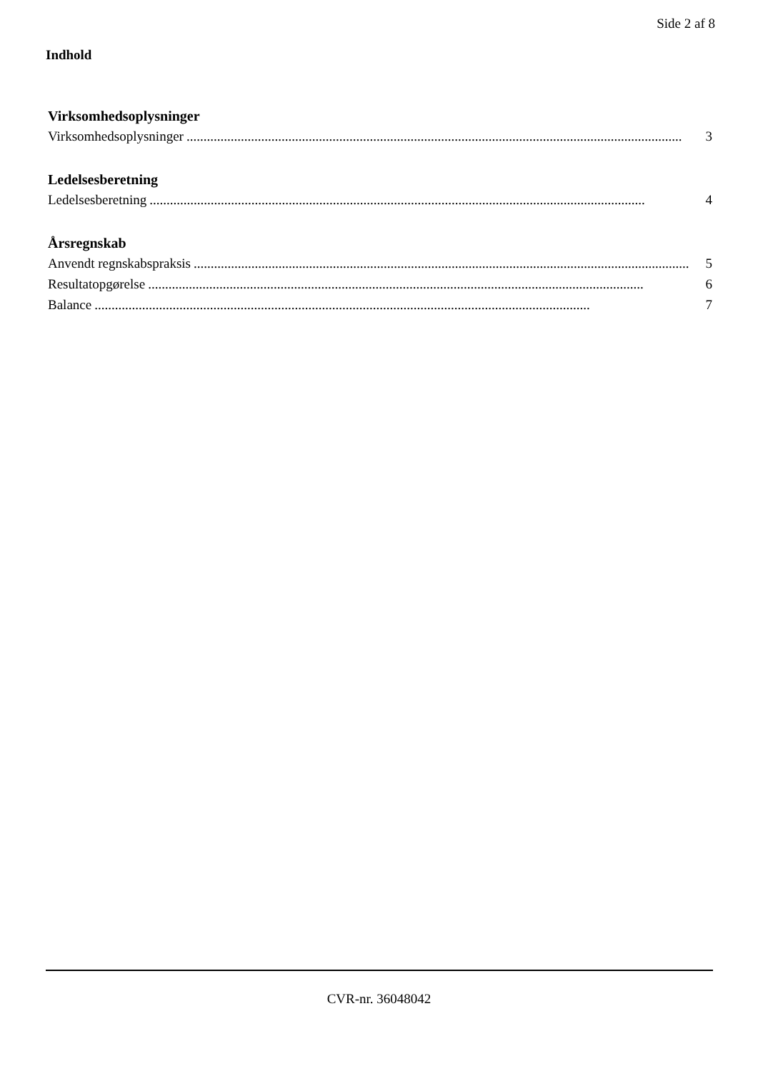Side 2 af 8
Indhold
Virksomhedsoplysninger
Virksomhedsoplysninger.................................................................................................................................................. 3
Ledelsesberetning
Ledelsesberetning.................................................................................................................................................. 4
Årsregnskab
Anvendt regnskabspraksis.................................................................................................................................................. 5
Resultatopgørelse.................................................................................................................................................. 6
Balance.................................................................................................................................................. 7
CVR-nr. 36048042